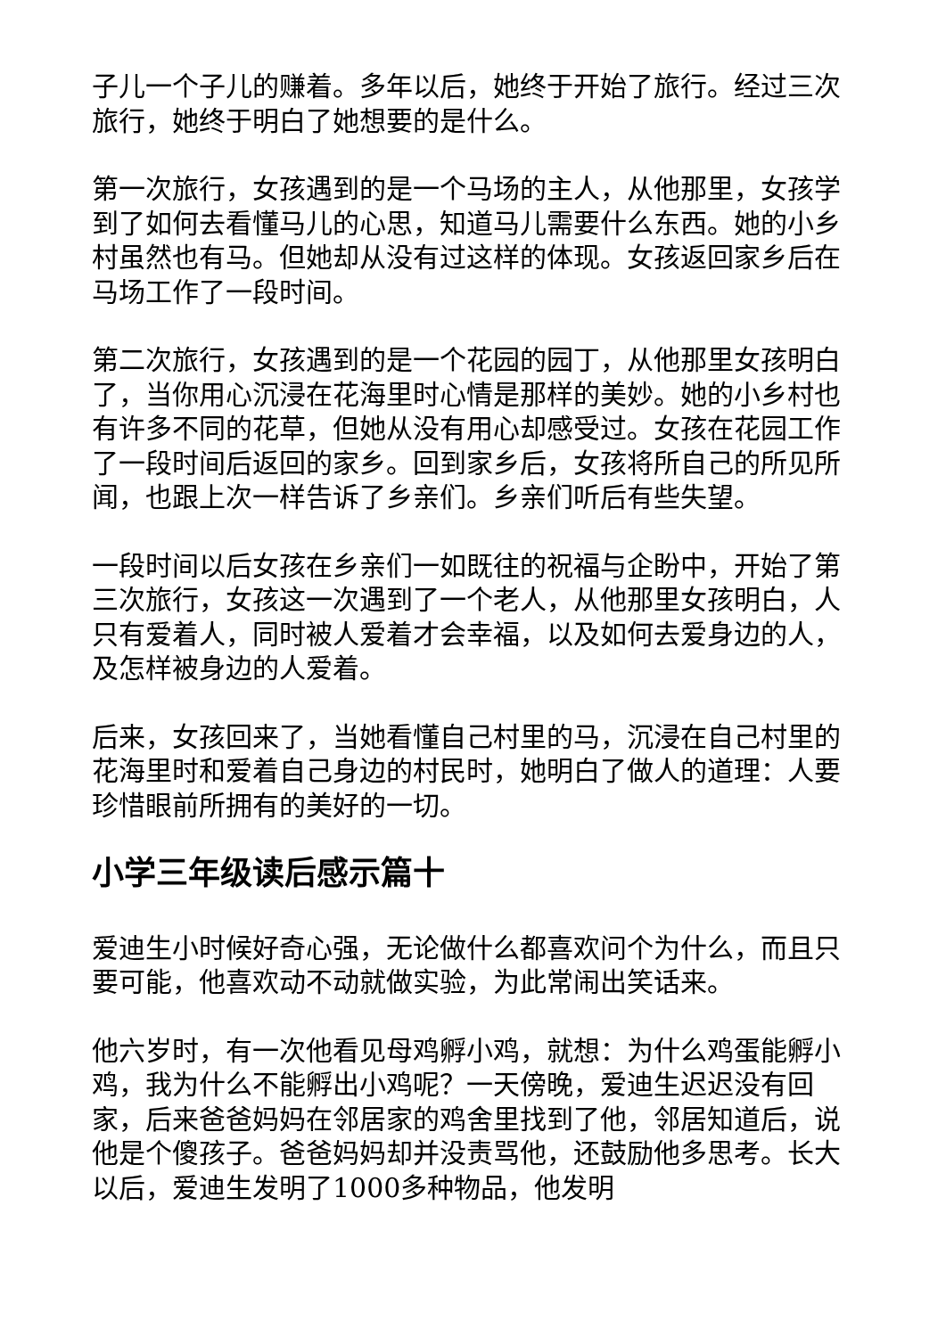子儿一个子儿的赚着。多年以后，她终于开始了旅行。经过三次旅行，她终于明白了她想要的是什么。
第一次旅行，女孩遇到的是一个马场的主人，从他那里，女孩学到了如何去看懂马儿的心思，知道马儿需要什么东西。她的小乡村虽然也有马。但她却从没有过这样的体现。女孩返回家乡后在马场工作了一段时间。
第二次旅行，女孩遇到的是一个花园的园丁，从他那里女孩明白了，当你用心沉浸在花海里时心情是那样的美妙。她的小乡村也有许多不同的花草，但她从没有用心却感受过。女孩在花园工作了一段时间后返回的家乡。回到家乡后，女孩将所自己的所见所闻，也跟上次一样告诉了乡亲们。乡亲们听后有些失望。
一段时间以后女孩在乡亲们一如既往的祝福与企盼中，开始了第三次旅行，女孩这一次遇到了一个老人，从他那里女孩明白，人只有爱着人，同时被人爱着才会幸福，以及如何去爱身边的人，及怎样被身边的人爱着。
后来，女孩回来了，当她看懂自己村里的马，沉浸在自己村里的花海里时和爱着自己身边的村民时，她明白了做人的道理：人要珍惜眼前所拥有的美好的一切。
小学三年级读后感示篇十
爱迪生小时候好奇心强，无论做什么都喜欢问个为什么，而且只要可能，他喜欢动不动就做实验，为此常闹出笑话来。
他六岁时，有一次他看见母鸡孵小鸡，就想：为什么鸡蛋能孵小鸡，我为什么不能孵出小鸡呢？一天傍晚，爱迪生迟迟没有回家，后来爸爸妈妈在邻居家的鸡舍里找到了他，邻居知道后，说他是个傻孩子。爸爸妈妈却并没责骂他，还鼓励他多思考。长大以后，爱迪生发明了1000多种物品，他发明